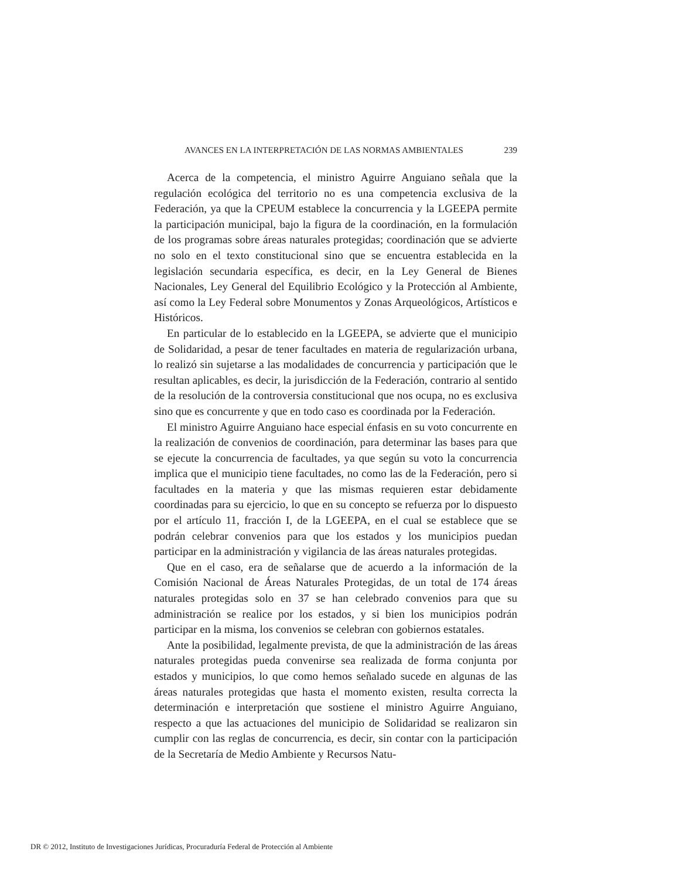AVANCES EN LA INTERPRETACIÓN DE LAS NORMAS AMBIENTALES 239
Acerca de la competencia, el ministro Aguirre Anguiano señala que la regulación ecológica del territorio no es una competencia exclusiva de la Federación, ya que la CPEUM establece la concurrencia y la LGEEPA permite la participación municipal, bajo la figura de la coordinación, en la formulación de los programas sobre áreas naturales protegidas; coordinación que se advierte no solo en el texto constitucional sino que se encuentra establecida en la legislación secundaria específica, es decir, en la Ley General de Bienes Nacionales, Ley General del Equilibrio Ecológico y la Protección al Ambiente, así como la Ley Federal sobre Monumentos y Zonas Arqueológicos, Artísticos e Históricos.
En particular de lo establecido en la LGEEPA, se advierte que el municipio de Solidaridad, a pesar de tener facultades en materia de regularización urbana, lo realizó sin sujetarse a las modalidades de concurrencia y participación que le resultan aplicables, es decir, la jurisdicción de la Federación, contrario al sentido de la resolución de la controversia constitucional que nos ocupa, no es exclusiva sino que es concurrente y que en todo caso es coordinada por la Federación.
El ministro Aguirre Anguiano hace especial énfasis en su voto concurrente en la realización de convenios de coordinación, para determinar las bases para que se ejecute la concurrencia de facultades, ya que según su voto la concurrencia implica que el municipio tiene facultades, no como las de la Federación, pero si facultades en la materia y que las mismas requieren estar debidamente coordinadas para su ejercicio, lo que en su concepto se refuerza por lo dispuesto por el artículo 11, fracción I, de la LGEEPA, en el cual se establece que se podrán celebrar convenios para que los estados y los municipios puedan participar en la administración y vigilancia de las áreas naturales protegidas.
Que en el caso, era de señalarse que de acuerdo a la información de la Comisión Nacional de Áreas Naturales Protegidas, de un total de 174 áreas naturales protegidas solo en 37 se han celebrado convenios para que su administración se realice por los estados, y si bien los municipios podrán participar en la misma, los convenios se celebran con gobiernos estatales.
Ante la posibilidad, legalmente prevista, de que la administración de las áreas naturales protegidas pueda convenirse sea realizada de forma conjunta por estados y municipios, lo que como hemos señalado sucede en algunas de las áreas naturales protegidas que hasta el momento existen, resulta correcta la determinación e interpretación que sostiene el ministro Aguirre Anguiano, respecto a que las actuaciones del municipio de Solidaridad se realizaron sin cumplir con las reglas de concurrencia, es decir, sin contar con la participación de la Secretaría de Medio Ambiente y Recursos Natu-
DR © 2012, Instituto de Investigaciones Jurídicas, Procuraduría Federal de Protección al Ambiente